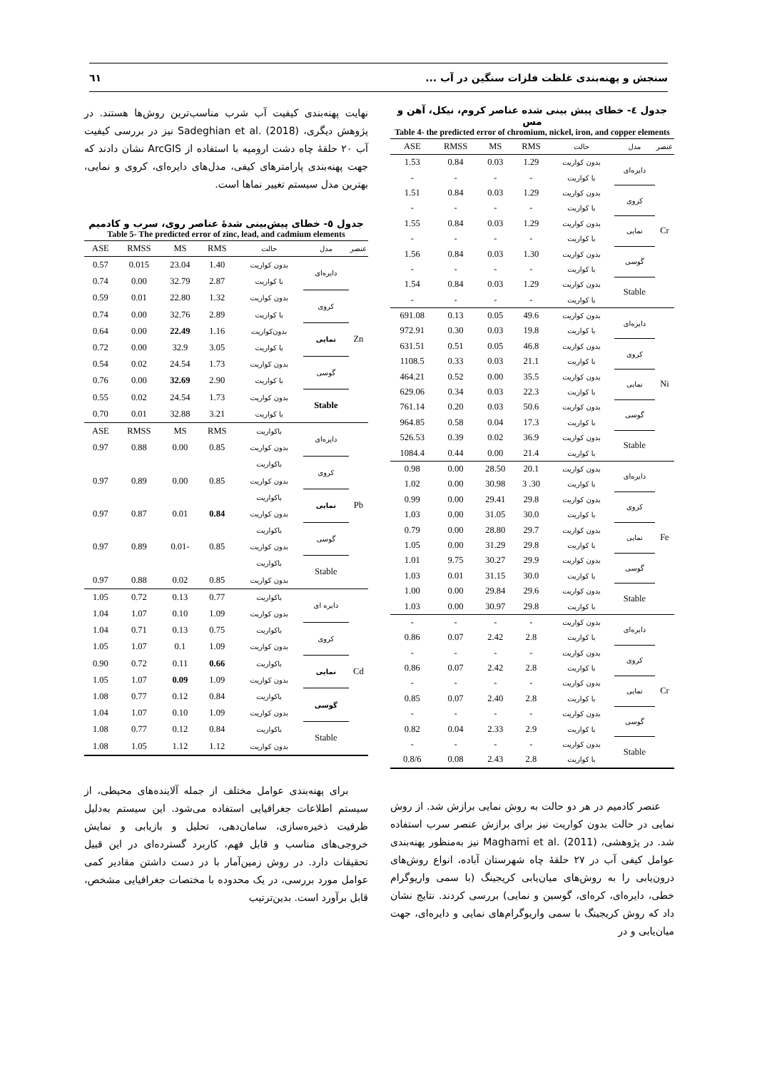سنجش و پهنه‌بندی غلظت فلزات سنگین در آب ... ٦١
جدول ٤- خطای پیش بینی شده عناصر کروم، نیکل، آهن و مس
Table 4- the predicted error of chromium, nickel, iron, and copper elements
| عنصر | مدل | حالت | RMS | MS | RMSS | ASE |
| --- | --- | --- | --- | --- | --- | --- |
| Cr | دایره‌ای | بدون کواریت | 1.29 | 0.03 | 0.84 | 1.53 |
| | | با کواریت | - | - | - | - |
| | کروی | بدون کواریت | 1.29 | 0.03 | 0.84 | 1.51 |
| | | با کواریت | - | - | - | - |
| | نمایی | بدون کواریت | 1.29 | 0.03 | 0.84 | 1.55 |
| | | با کواریت | - | - | - | - |
| | گوسی | بدون کواریت | 1.30 | 0.03 | 0.84 | 1.56 |
| | | با کواریت | - | - | - | - |
| | Stable | بدون کواریت | 1.29 | 0.03 | 0.84 | 1.54 |
| | | با کواریت | - | - | - | - |
| Ni | دایره‌ای | بدون کواریت | 49.6 | 0.05 | 0.13 | 691.08 |
| | | با کواریت | 19.8 | 0.03 | 0.30 | 972.91 |
| | کروی | بدون کواریت | 46.8 | 0.05 | 0.51 | 631.51 |
| | | با کواریت | 21.1 | 0.03 | 0.33 | 1108.5 |
| | نمایی | بدون کواریت | 35.5 | 0.00 | 0.52 | 464.21 |
| | | با کواریت | 22.3 | 0.03 | 0.34 | 629.06 |
| | گوسی | بدون کواریت | 50.6 | 0.03 | 0.20 | 761.14 |
| | | با کواریت | 17.3 | 0.04 | 0.58 | 964.85 |
| | Stable | بدون کواریت | 36.9 | 0.02 | 0.39 | 526.53 |
| | | با کواریت | 21.4 | 0.00 | 0.44 | 1084.4 |
| Fe | دایره‌ای | بدون کواریت | 20.1 | 28.50 | 0.00 | 0.98 |
| | | با کواریت | 30. 3 | 30.98 | 0.00 | 1.02 |
| | کروی | بدون کواریت | 29.8 | 29.41 | 0.00 | 0.99 |
| | | با کواریت | 30.0 | 31.05 | 0.00 | 1.03 |
| | نمایی | بدون کواریت | 29.7 | 28.80 | 0.00 | 0.79 |
| | | با کواریت | 29.8 | 31.29 | 0.00 | 1.05 |
| | گوسی | بدون کواریت | 29.9 | 30.27 | 9.75 | 1.01 |
| | | با کواریت | 30.0 | 31.15 | 0.01 | 1.03 |
| | Stable | بدون کواریت | 29.6 | 29.84 | 0.00 | 1.00 |
| | | با کواریت | 29.8 | 30.97 | 0.00 | 1.03 |
| Cr | دایره‌ای | بدون کواریت | - | - | - | - |
| | | با کواریت | 2.8 | 2.42 | 0.07 | 0.86 |
| | کروی | بدون کواریت | - | - | - | - |
| | | با کواریت | 2.8 | 2.42 | 0.07 | 0.86 |
| | نمایی | بدون کواریت | - | - | - | - |
| | | با کواریت | 2.8 | 2.40 | 0.07 | 0.85 |
| | گوسی | بدون کواریت | - | - | - | - |
| | | با کواریت | 2.9 | 2.33 | 0.04 | 0.82 |
| | Stable | بدون کواریت | - | - | - | - |
| | | با کواریت | 2.8 | 2.43 | 0.08 | 0.8/6 |
عنصر کادمیم در هر دو حالت به روش نمایی برازش شد. از روش نمایی در حالت بدون کواریت نیز برای برازش عنصر سرب استفاده شد. در پژوهشی، Maghami et al. (2011) نیز به‌منظور پهنه‌بندی عوامل کیفی آب در ٢٧ حلقهٔ چاه شهرستان آباده، انواع روش‌های درون‌یابی را به روش‌های میان‌یابی کریجینگ (با سمی واریوگرام خطی، دایره‌ای، کره‌ای، گوسین و نمایی) بررسی کردند. نتایج نشان داد که روش کریجینگ با سمی واریوگرام‌های نمایی و دایره‌ای، جهت میان‌یابی و در
نهایت پهنه‌بندی کیفیت آب شرب مناسب‌ترین روش‌ها هستند. در پژوهش دیگری، Sadeghian et al. (2018) نیز در بررسی کیفیت آب ٢٠ حلقهٔ چاه دشت ارومیه با استفاده از ArcGIS نشان دادند که جهت پهنه‌بندی پارامترهای کیفی، مدل‌های دایره‌ای، کروی و نمایی، بهترین مدل سیستم تغییر نماها است.
جدول ٥- خطای پیش‌بینی شدهٔ عناصر روی، سرب و کادمیم
Table 5- The predicted error of zinc, lead, and cadmium elements
| عنصر | مدل | حالت | RMS | MS | RMSS | ASE |
| --- | --- | --- | --- | --- | --- | --- |
| Zn | دایره‌ای | بدون کواریت | 1.40 | 23.04 | 0.015 | 0.57 |
| | | با کواریت | 2.87 | 32.79 | 0.00 | 0.74 |
| | کروی | بدون کواریت | 1.32 | 22.80 | 0.01 | 0.59 |
| | | با کواریت | 2.89 | 32.76 | 0.00 | 0.74 |
| | نمایی | بدون‌کواریت | 1.16 | 22.49 | 0.00 | 0.64 |
| | | با کواریت | 3.05 | 32.9 | 0.00 | 0.72 |
| | گوسی | بدون کواریت | 1.73 | 24.54 | 0.02 | 0.54 |
| | | با کواریت | 2.90 | 32.69 | 0.00 | 0.76 |
| | Stable | بدون کواریت | 1.73 | 24.54 | 0.02 | 0.55 |
| | | با کواریت | 3.21 | 32.88 | 0.01 | 0.70 |
| Pb | دایره‌ای | باکواریت | RMS | MS | RMSS | ASE |
| | | بدون کواریت | 0.85 | 0.00 | 0.88 | 0.97 |
| | کروی | باکواریت | | | | |
| | | بدون کواریت | 0.85 | 0.00 | 0.89 | 0.97 |
| | نمایی | باکواریت | | | | |
| | | بدون کواریت | 0.84 | 0.01 | 0.87 | 0.97 |
| | گوسی | باکواریت | | | | |
| | | بدون کواریت | 0.85 | -0.01 | 0.89 | 0.97 |
| | Stable | باکواریت | | | | |
| | | بدون کواریت | 0.85 | 0.02 | 0.88 | 0.97 |
| Cd | دایره ای | باکواریت | 0.77 | 0.13 | 0.72 | 1.05 |
| | | بدون کواریت | 1.09 | 0.10 | 1.07 | 1.04 |
| | کروی | باکواریت | 0.75 | 0.13 | 0.71 | 1.04 |
| | | بدون کواریت | 1.09 | 0.1 | 1.07 | 1.05 |
| | نمایی | باکواریت | 0.66 | 0.11 | 0.72 | 0.90 |
| | | بدون کواریت | 1.09 | 0.09 | 1.07 | 1.05 |
| | گوسی | باکواریت | 0.84 | 0.12 | 0.77 | 1.08 |
| | | بدون کواریت | 1.09 | 0.10 | 1.07 | 1.04 |
| | Stable | باکواریت | 0.84 | 0.12 | 0.77 | 1.08 |
| | | بدون کواریت | 1.12 | 1.12 | 1.05 | 1.08 |
برای پهنه‌بندی عوامل مختلف از جمله آلاینده‌های محیطی، از سیستم اطلاعات جغرافیایی استفاده می‌شود. این سیستم به‌دلیل ظرفیت ذخیره‌سازی، سامان‌دهی، تحلیل و بازیابی و نمایش خروجی‌های مناسب و قابل فهم، کاربرد گسترده‌ای در این قبیل تحقیقات دارد. در روش زمین‌آمار با در دست داشتن مقادیر کمی عوامل مورد بررسی، در یک محدوده با مختصات جغرافیایی مشخص، قابل برآورد است. بدین‌ترتیب